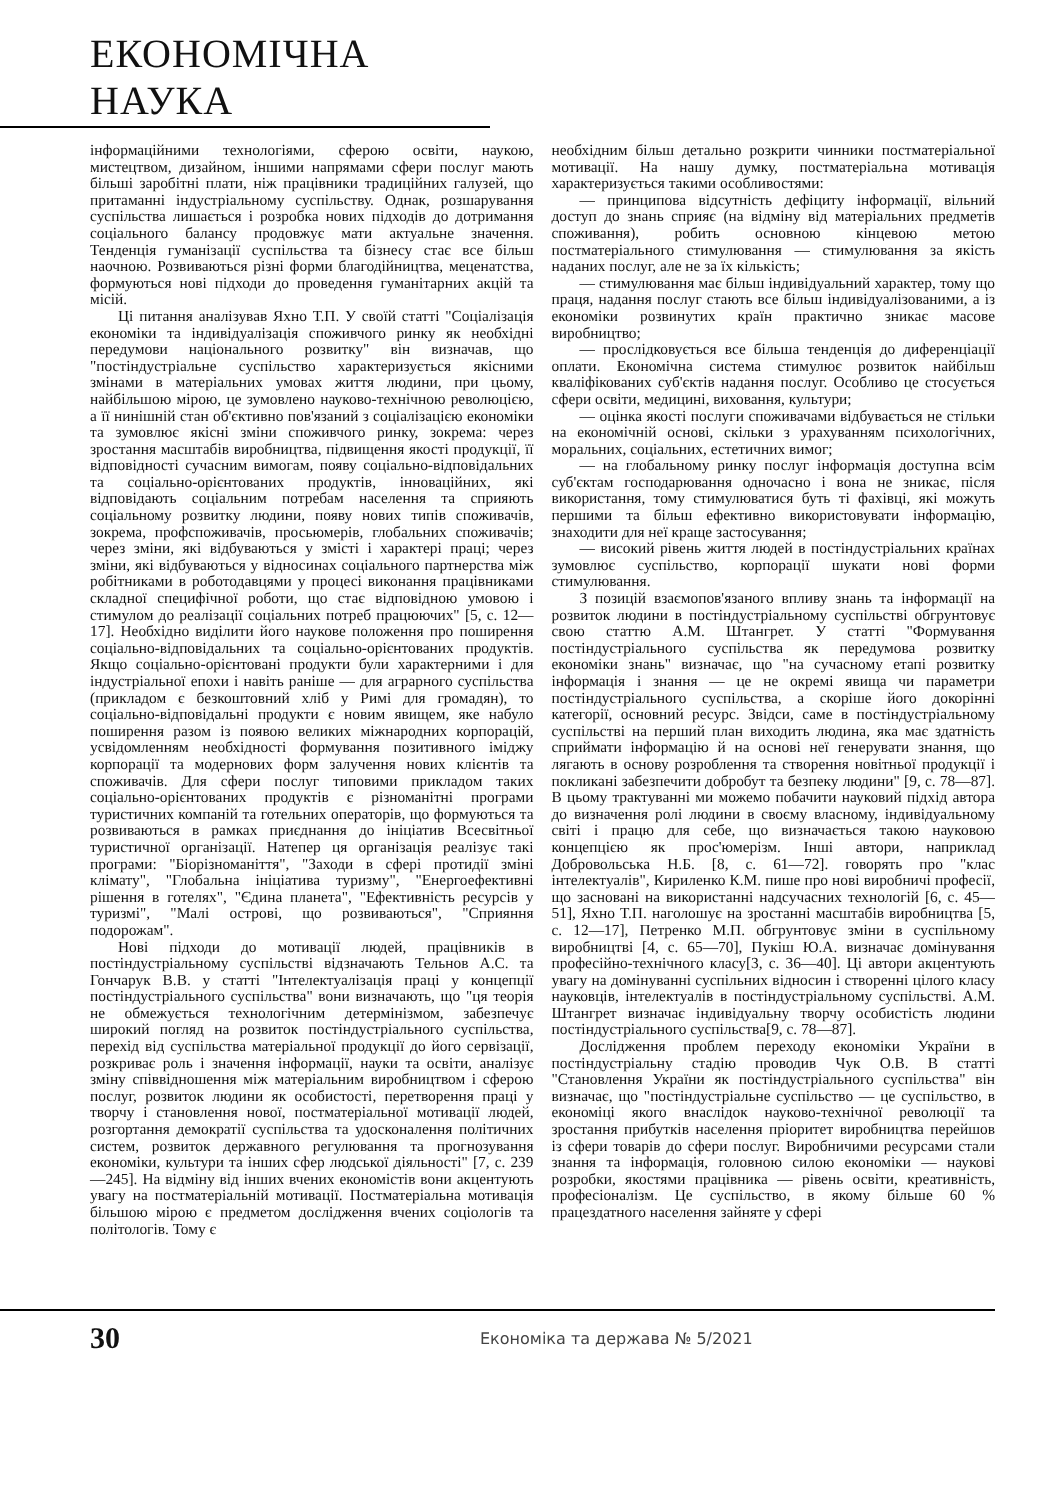ЕКОНОМІЧНА НАУКА
інформаційними технологіями, сферою освіти, наукою, мистецтвом, дизайном, іншими напрямами сфери послуг мають більші заробітні плати, ніж працівники традиційних галузей, що притаманні індустріальному суспільству. Однак, розшарування суспільства лишається і розробка нових підходів до дотримання соціального балансу продовжує мати актуальне значення. Тенденція гуманізації суспільства та бізнесу стає все більш наочною. Розвиваються різні форми благодійництва, меценатства, формуються нові підходи до проведення гуманітарних акцій та місій.
Ці питання аналізував Яхно Т.П. У своїй статті "Соціалізація економіки та індивідуалізація споживчого ринку як необхідні передумови національного розвитку" він визначав, що "постіндустріальне суспільство характеризується якісними змінами в матеріальних умовах життя людини, при цьому, найбільшою мірою, це зумовлено науково-технічною революцією, а її нинішній стан об'єктивно пов'язаний з соціалізацією економіки та зумовлює якісні зміни споживчого ринку, зокрема: через зростання масштабів виробництва, підвищення якості продукції, її відповідності сучасним вимогам, появу соціально-відповідальних та соціально-орієнтованих продуктів, інноваційних, які відповідають соціальним потребам населення та сприяють соціальному розвитку людини, появу нових типів споживачів, зокрема, профспоживачів, просьюмерів, глобальних споживачів; через зміни, які відбуваються у змісті і характері праці; через зміни, які відбуваються у відносинах соціального партнерства між робітниками в роботодавцями у процесі виконання працівниками складної специфічної роботи, що стає відповідною умовою і стимулом до реалізації соціальних потреб працюючих" [5, с. 12—17]. Необхідно виділити його наукове положення про поширення соціально-відповідальних та соціально-орієнтованих продуктів. Якщо соціально-орієнтовані продукти були характерними і для індустріальної епохи і навіть раніше — для аграрного суспільства (прикладом є безкоштовний хліб у Римі для громадян), то соціально-відповідальні продукти є новим явищем, яке набуло поширення разом із появою великих міжнародних корпорацій, усвідомленням необхідності формування позитивного іміджу корпорації та модернових форм залучення нових клієнтів та споживачів. Для сфери послуг типовими прикладом таких соціально-орієнтованих продуктів є різноманітні програми туристичних компаній та готельних операторів, що формуються та розвиваються в рамках приєднання до ініціатив Всесвітньої туристичної організації. Натепер ця організація реалізує такі програми: "Біорізноманіття", "Заходи в сфері протидії зміні клімату", "Глобальна ініціатива туризму", "Енергоефективні рішення в готелях", "Єдина планета", "Ефективність ресурсів у туризмі", "Малі острові, що розвиваються", "Сприяння подорожам".
Нові підходи до мотивації людей, працівників в постіндустріальному суспільстві відзначають Тельнов А.С. та Гончарук В.В. у статті "Інтелектуалізація праці у концепції постіндустріального суспільства" вони визначають, що "ця теорія не обмежується технологічним детермінізмом, забезпечує широкий погляд на розвиток постіндустріального суспільства, перехід від суспільства матеріальної продукції до його сервізації, розкриває роль і значення інформації, науки та освіти, аналізує зміну співвідношення між матеріальним виробництвом і сферою послуг, розвиток людини як особистості, перетворення праці у творчу і становлення нової, постматеріальної мотивації людей, розгортання демократії суспільства та удосконалення політичних систем, розвиток державного регулювання та прогнозування економіки, культури та інших сфер людської діяльності" [7, с. 239—245]. На відміну від інших вчених економістів вони акцентують увагу на постматеріальній мотивації. Постматеріальна мотивація більшою мірою є предметом дослідження вчених соціологів та політологів. Тому є
необхідним більш детально розкрити чинники постматеріальної мотивації. На нашу думку, постматеріальна мотивація характеризується такими особливостями:
— принципова відсутність дефіциту інформації, вільний доступ до знань сприяє (на відміну від матеріальних предметів споживання), робить основною кінцевою метою постматеріального стимулювання — стимулювання за якість наданих послуг, але не за їх кількість;
— стимулювання має більш індивідуальний характер, тому що праця, надання послуг стають все більш індивідуалізованими, а із економіки розвинутих країн практично зникає масове виробництво;
— прослідковується все більша тенденція до диференціації оплати. Економічна система стимулює розвиток найбільш кваліфікованих суб'єктів надання послуг. Особливо це стосується сфери освіти, медицині, виховання, культури;
— оцінка якості послуги споживачами відбувається не стільки на економічній основі, скільки з урахуванням психологічних, моральних, соціальних, естетичних вимог;
— на глобальному ринку послуг інформація доступна всім суб'єктам господарювання одночасно і вона не зникає, після використання, тому стимулюватися буть ті фахівці, які можуть першими та більш ефективно використовувати інформацію, знаходити для неї краще застосування;
— високий рівень життя людей в постіндустріальних країнах зумовлює суспільство, корпорації шукати нові форми стимулювання.
З позицій взаємопов'язаного впливу знань та інформації на розвиток людини в постіндустріальному суспільстві обгрунтовує свою статтю А.М. Штангрет. У статті "Формування постіндустріального суспільства як передумова розвитку економіки знань" визначає, що "на сучасному етапі розвитку інформація і знання — це не окремі явища чи параметри постіндустріального суспільства, а скоріше його докорінні категорії, основний ресурс. Звідси, саме в постіндустріальному суспільстві на перший план виходить людина, яка має здатність сприймати інформацію й на основі неї генерувати знання, що лягають в основу розроблення та створення новітньої продукції і покликані забезпечити добробут та безпеку людини" [9, с. 78—87]. В цьому трактуванні ми можемо побачити науковий підхід автора до визначення ролі людини в своєму власному, індивідуальному світі і працю для себе, що визначається такою науковою концепцією як прос'юмерізм. Інші автори, наприклад Добровольська Н.Б. [8, с. 61—72]. говорять про "клас інтелектуалів", Кириленко К.М. пише про нові виробничі професії, що засновані на використанні надсучасних технологій [6, с. 45—51], Яхно Т.П. наголошує на зростанні масштабів виробництва [5, с. 12—17], Петренко М.П. обгрунтовує зміни в суспільному виробництві [4, с. 65—70], Пукіш Ю.А. визначає домінування професійно-технічного класу[3, с. 36—40]. Ці автори акцентують увагу на домінуванні суспільних відносин і створенні цілого класу науковців, інтелектуалів в постіндустріальному суспільстві. А.М. Штангрет визначає індивідуальну творчу особистість людини постіндустріального суспільства[9, с. 78—87].
Дослідження проблем переходу економіки України в постіндустріальну стадію проводив Чук О.В. В статті "Становлення України як постіндустріального суспільства" він визначає, що "постіндустріальне суспільство — це суспільство, в економіці якого внаслідок науково-технічної революції та зростання прибутків населення пріоритет виробництва перейшов із сфери товарів до сфери послуг. Виробничими ресурсами стали знання та інформація, головною силою економіки — наукові розробки, якостями працівника — рівень освіти, креативність, професіоналізм. Це суспільство, в якому більше 60 % працездатного населення зайняте у сфері
30 Економіка та держава № 5/2021